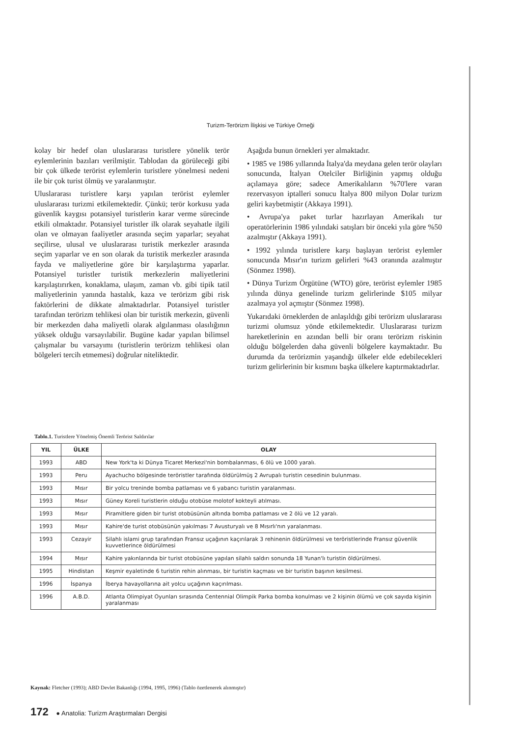Turizm-Terörizm İlişkisi ve Türkiye Örneği
kolay bir hedef olan uluslararası turistlere yönelik terör eylemlerinin bazıları verilmiştir. Tablodan da görüleceği gibi bir çok ülkede terörist eylemlerin turistlere yönelmesi nedeni ile bir çok turist ölmüş ve yaralanmıştır.
Uluslararası turistlere karşı yapılan terörist eylemler uluslararası turizmi etkilemektedir. Çünkü; terör korkusu yada güvenlik kaygısı potansiyel turistlerin karar verme sürecinde etkili olmaktadır. Potansiyel turistler ilk olarak seyahatle ilgili olan ve olmayan faaliyetler arasında seçim yaparlar; seyahat seçilirse, ulusal ve uluslararası turistik merkezler arasında seçim yaparlar ve en son olarak da turistik merkezler arasında fayda ve maliyetlerine göre bir karşılaştırma yaparlar. Potansiyel turistler turistik merkezlerin maliyetlerini karşılaştırırken, konaklama, ulaşım, zaman vb. gibi tipik tatil maliyetlerinin yanında hastalık, kaza ve terörizm gibi risk faktörlerini de dikkate almaktadırlar. Potansiyel turistler tarafından terörizm tehlikesi olan bir turistik merkezin, güvenli bir merkezden daha maliyetli olarak algılanması olasılığının yüksek olduğu varsayılabilir. Bugüne kadar yapılan bilimsel çalışmalar bu varsayımı (turistlerin terörizm tehlikesi olan bölgeleri tercih etmemesi) doğrular niteliktedir.
Aşağıda bunun örnekleri yer almaktadır.
• 1985 ve 1986 yıllarında İtalya'da meydana gelen terör olayları sonucunda, İtalyan Otelciler Birliğinin yapmış olduğu açılamaya göre; sadece Amerikalıların %70'lere varan rezervasyon iptalleri sonucu İtalya 800 milyon Dolar turizm geliri kaybetmiştir (Akkaya 1991).
• Avrupa'ya paket turlar hazırlayan Amerikalı tur operatörlerinin 1986 yılındaki satışları bir önceki yıla göre %50 azalmıştır (Akkaya 1991).
• 1992 yılında turistlere karşı başlayan terörist eylemler sonucunda Mısır'ın turizm gelirleri %43 oranında azalmıştır (Sönmez 1998).
• Dünya Turizm Örgütüne (WTO) göre, terörist eylemler 1985 yılında dünya genelinde turizm gelirlerinde $105 milyar azalmaya yol açmıştır (Sönmez 1998).
Yukarıdaki örneklerden de anlaşıldığı gibi terörizm uluslararası turizmi olumsuz yönde etkilemektedir. Uluslararası turizm hareketlerinin en azından belli bir oranı terörizm riskinin olduğu bölgelerden daha güvenli bölgelere kaymaktadır. Bu durumda da terörizmin yaşandığı ülkeler elde edebilecekleri turizm gelirlerinin bir kısmını başka ülkelere kaptırmaktadırlar.
Tablo.1. Turistlere Yönelmiş Önemli Terörist Saldırılar
| YIL | ÜLKE | OLAY |
| --- | --- | --- |
| 1993 | ABD | New York'ta ki Dünya Ticaret Merkezi'nin bombalanması, 6 ölü ve 1000 yaralı. |
| 1993 | Peru | Ayachucho bölgesinde teröristler tarafında öldürülmüş 2 Avrupalı turistin cesedinin bulunması. |
| 1993 | Mısır | Bir yolcu treninde bomba patlaması ve 6 yabancı turistin yaralanması. |
| 1993 | Mısır | Güney Koreli turistlerin olduğu otobüse molotof kokteyli atılması. |
| 1993 | Mısır | Piramitlere giden bir turist otobüsünün altında bomba patlaması ve 2 ölü ve 12 yaralı. |
| 1993 | Mısır | Kahire'de turist otobüsünün yakılması 7 Avusturyalı ve 8 Mısırlı'nın yaralanması. |
| 1993 | Cezayir | Silahlı islami grup tarafından Fransız uçağının kaçırılarak 3 rehinenin öldürülmesi ve teröristlerinde Fransız güvenlik kuvvetlerince öldürülmesi |
| 1994 | Mısır | Kahire yakınlarında bir turist otobüsüne yapılan silahlı saldırı sonunda 18 Yunan'lı turistin öldürülmesi. |
| 1995 | Hindistan | Keşmir eyaletinde 6 turistin rehin alınması, bir turistin kaçması ve bir turistin başının kesilmesi. |
| 1996 | İspanya | İberya havayollarına ait yolcu uçağının kaçırılması. |
| 1996 | A.B.D. | Atlanta Olimpiyat Oyunları sırasında Centennial Olimpik Parka bomba konulması ve 2 kişinin ölümü ve çok sayıda kişinin yaralanması |
Kaynak: Fletcher (1993); ABD Devlet Bakanlığı (1994, 1995, 1996) (Tablo özetlenerek alınmıştır)
172 ● Anatolia: Turizm Araştırmaları Dergisi